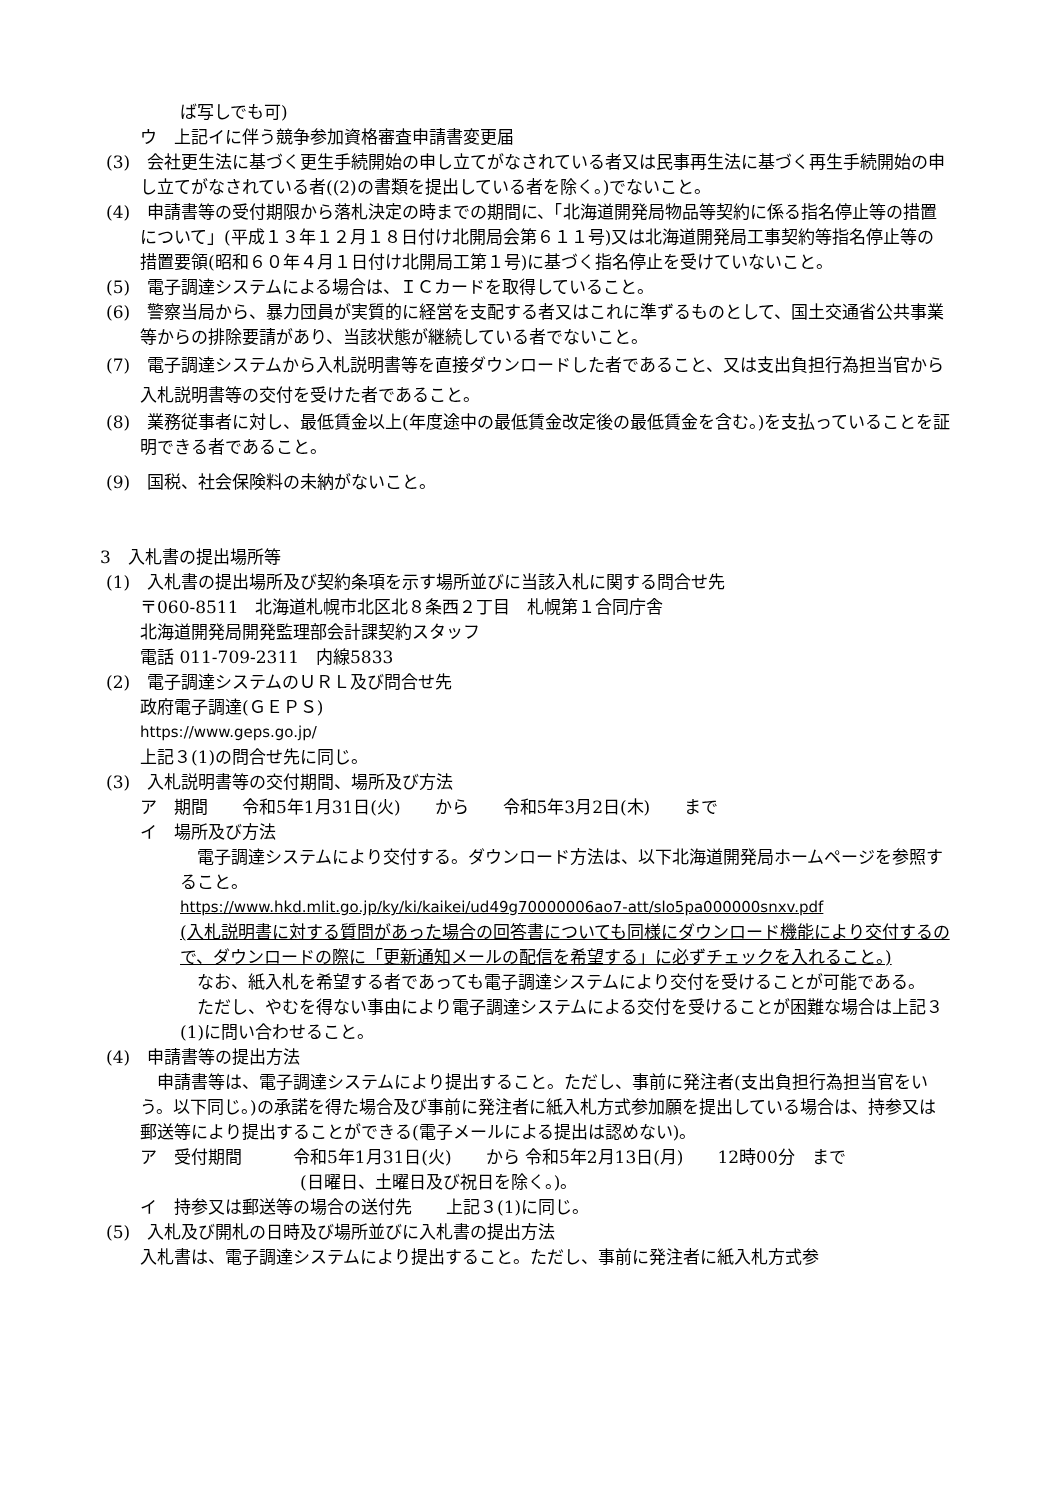ば写しでも可)
ウ　上記イに伴う競争参加資格審査申請書変更届
(3)　会社更生法に基づく更生手続開始の申し立てがなされている者又は民事再生法に基づく再生手続開始の申し立てがなされている者((2)の書類を提出している者を除く。)でないこと。
(4)　申請書等の受付期限から落札決定の時までの期間に、「北海道開発局物品等契約に係る指名停止等の措置について」(平成１３年１２月１８日付け北開局会第６１１号)又は北海道開発局工事契約等指名停止等の措置要領(昭和６０年４月１日付け北開局工第１号)に基づく指名停止を受けていないこと。
(5)　電子調達システムによる場合は、ＩＣカードを取得していること。
(6)　警察当局から、暴力団員が実質的に経営を支配する者又はこれに準ずるものとして、国土交通省公共事業等からの排除要請があり、当該状態が継続している者でないこと。
(7)　電子調達システムから入札説明書等を直接ダウンロードした者であること、又は支出負担行為担当官から入札説明書等の交付を受けた者であること。
(8)　業務従事者に対し、最低賃金以上(年度途中の最低賃金改定後の最低賃金を含む。)を支払っていることを証明できる者であること。
(9)　国税、社会保険料の未納がないこと。
3　入札書の提出場所等
(1)　入札書の提出場所及び契約条項を示す場所並びに当該入札に関する問合せ先
〒060-8511　北海道札幌市北区北８条西２丁目　札幌第１合同庁舎
北海道開発局開発監理部会計課契約スタッフ
電話 011-709-2311　内線5833
(2)　電子調達システムのＵＲＬ及び問合せ先
政府電子調達(ＧＥＰＳ)
https://www.geps.go.jp/
上記３(1)の問合せ先に同じ。
(3)　入札説明書等の交付期間、場所及び方法
ア　期間　　令和5年1月31日(火)　　から　　令和5年3月2日(木)　　まで
イ　場所及び方法
　電子調達システムにより交付する。ダウンロード方法は、以下北海道開発局ホームページを参照すること。
https://www.hkd.mlit.go.jp/ky/ki/kaikei/ud49g70000006ao7-att/slo5pa000000snxv.pdf
(入札説明書に対する質問があった場合の回答書についても同様にダウンロード機能により交付するので、ダウンロードの際に「更新通知メールの配信を希望する」に必ずチェックを入れること。)
　なお、紙入札を希望する者であっても電子調達システムにより交付を受けることが可能である。
　ただし、やむを得ない事由により電子調達システムによる交付を受けることが困難な場合は上記３(1)に問い合わせること。
(4)　申請書等の提出方法
　申請書等は、電子調達システムにより提出すること。ただし、事前に発注者(支出負担行為担当官をいう。以下同じ。)の承諾を得た場合及び事前に発注者に紙入札方式参加願を提出している場合は、持参又は郵送等により提出することができる(電子メールによる提出は認めない)。
ア　受付期間　　　令和5年1月31日(火)　　から 令和5年2月13日(月)　　12時00分　まで
(日曜日、土曜日及び祝日を除く。)。
イ　持参又は郵送等の場合の送付先　　上記３(1)に同じ。
(5)　入札及び開札の日時及び場所並びに入札書の提出方法
入札書は、電子調達システムにより提出すること。ただし、事前に発注者に紙入札方式参